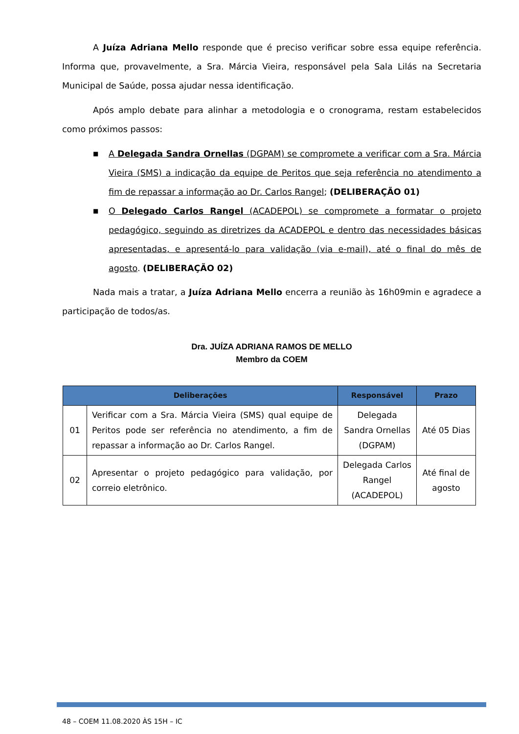A Juíza Adriana Mello responde que é preciso verificar sobre essa equipe referência. Informa que, provavelmente, a Sra. Márcia Vieira, responsável pela Sala Lilás na Secretaria Municipal de Saúde, possa ajudar nessa identificação.
Após amplo debate para alinhar a metodologia e o cronograma, restam estabelecidos como próximos passos:
■ A Delegada Sandra Ornellas (DGPAM) se compromete a verificar com a Sra. Márcia Vieira (SMS) a indicação da equipe de Peritos que seja referência no atendimento a fim de repassar a informação ao Dr. Carlos Rangel; (DELIBERAÇÃO 01)
■ O Delegado Carlos Rangel (ACADEPOL) se compromete a formatar o projeto pedagógico, seguindo as diretrizes da ACADEPOL e dentro das necessidades básicas apresentadas, e apresentá-lo para validação (via e-mail), até o final do mês de agosto. (DELIBERAÇÃO 02)
Nada mais a tratar, a Juíza Adriana Mello encerra a reunião às 16h09min e agradece a participação de todos/as.
Dra. JUÍZA ADRIANA RAMOS DE MELLO
Membro da COEM
| Deliberações | | Responsável | Prazo |
| --- | --- | --- | --- |
| 01 | Verificar com a Sra. Márcia Vieira (SMS) qual equipe de Peritos pode ser referência no atendimento, a fim de repassar a informação ao Dr. Carlos Rangel. | Delegada Sandra Ornellas (DGPAM) | Até 05 Dias |
| 02 | Apresentar o projeto pedagógico para validação, por correio eletrônico. | Delegada Carlos Rangel (ACADEPOL) | Até final de agosto |
48 – COEM 11.08.2020 ÀS 15H – IC